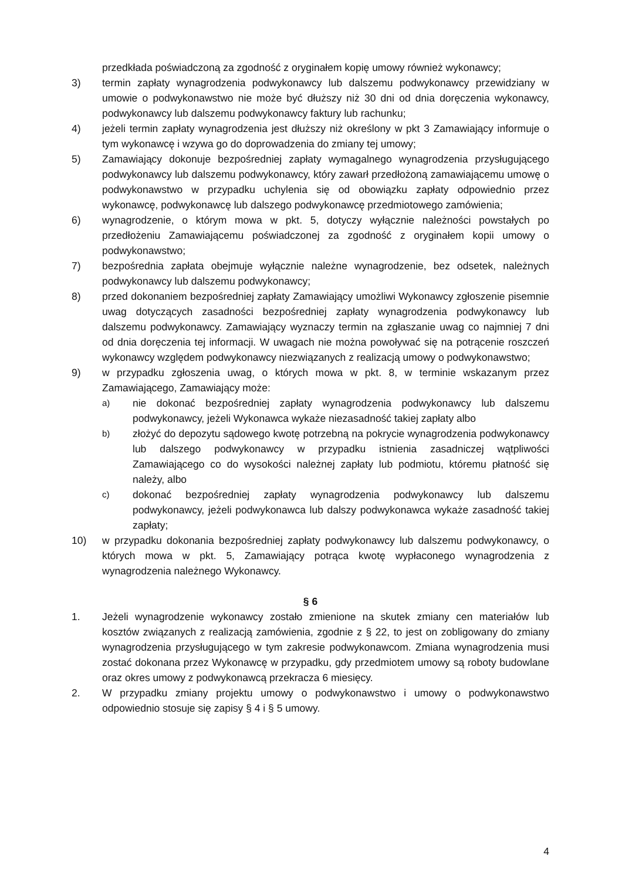przedkłada poświadczoną za zgodność z oryginałem kopię umowy również wykonawcy;
3) termin zapłaty wynagrodzenia podwykonawcy lub dalszemu podwykonawcy przewidziany w umowie o podwykonawstwo nie może być dłuższy niż 30 dni od dnia doręczenia wykonawcy, podwykonawcy lub dalszemu podwykonawcy faktury lub rachunku;
4) jeżeli termin zapłaty wynagrodzenia jest dłuższy niż określony w pkt 3 Zamawiający informuje o tym wykonawcę i wzywa go do doprowadzenia do zmiany tej umowy;
5) Zamawiający dokonuje bezpośredniej zapłaty wymagalnego wynagrodzenia przysługującego podwykonawcy lub dalszemu podwykonawcy, który zawarł przedłożoną zamawiającemu umowę o podwykonawstwo w przypadku uchylenia się od obowiązku zapłaty odpowiednio przez wykonawcę, podwykonawcę lub dalszego podwykonawcę przedmiotowego zamówienia;
6) wynagrodzenie, o którym mowa w pkt. 5, dotyczy wyłącznie należności powstałych po przedłożeniu Zamawiającemu poświadczonej za zgodność z oryginałem kopii umowy o podwykonawstwo;
7) bezpośrednia zapłata obejmuje wyłącznie należne wynagrodzenie, bez odsetek, należnych podwykonawcy lub dalszemu podwykonawcy;
8) przed dokonaniem bezpośredniej zapłaty Zamawiający umożliwi Wykonawcy zgłoszenie pisemnie uwag dotyczących zasadności bezpośredniej zapłaty wynagrodzenia podwykonawcy lub dalszemu podwykonawcy. Zamawiający wyznaczy termin na zgłaszanie uwag co najmniej 7 dni od dnia doręczenia tej informacji. W uwagach nie można powoływać się na potrącenie roszczeń wykonawcy względem podwykonawcy niezwiązanych z realizacją umowy o podwykonawstwo;
9) w przypadku zgłoszenia uwag, o których mowa w pkt. 8, w terminie wskazanym przez Zamawiającego, Zamawiający może:
a)
nie dokonać bezpośredniej zapłaty wynagrodzenia podwykonawcy lub dalszemu podwykonawcy, jeżeli Wykonawca wykaże niezasadność takiej zapłaty albo
b)
złożyć do depozytu sądowego kwotę potrzebną na pokrycie wynagrodzenia podwykonawcy lub dalszego podwykonawcy w przypadku istnienia zasadniczej wątpliwości Zamawiającego co do wysokości należnej zapłaty lub podmiotu, któremu płatność się należy, albo
c)
dokonać bezpośredniej zapłaty wynagrodzenia podwykonawcy lub dalszemu podwykonawcy, jeżeli podwykonawca lub dalszy podwykonawca wykaże zasadność takiej zapłaty;
10) w przypadku dokonania bezpośredniej zapłaty podwykonawcy lub dalszemu podwykonawcy, o których mowa w pkt. 5, Zamawiający potrąca kwotę wypłaconego wynagrodzenia z wynagrodzenia należnego Wykonawcy.
§ 6
1. Jeżeli wynagrodzenie wykonawcy zostało zmienione na skutek zmiany cen materiałów lub kosztów związanych z realizacją zamówienia, zgodnie z § 22, to jest on zobligowany do zmiany wynagrodzenia przysługującego w tym zakresie podwykonawcom. Zmiana wynagrodzenia musi zostać dokonana przez Wykonawcę w przypadku, gdy przedmiotem umowy są roboty budowlane oraz okres umowy z podwykonawcą przekracza 6 miesięcy.
2. W przypadku zmiany projektu umowy o podwykonawstwo i umowy o podwykonawstwo odpowiednio stosuje się zapisy § 4 i § 5 umowy.
4